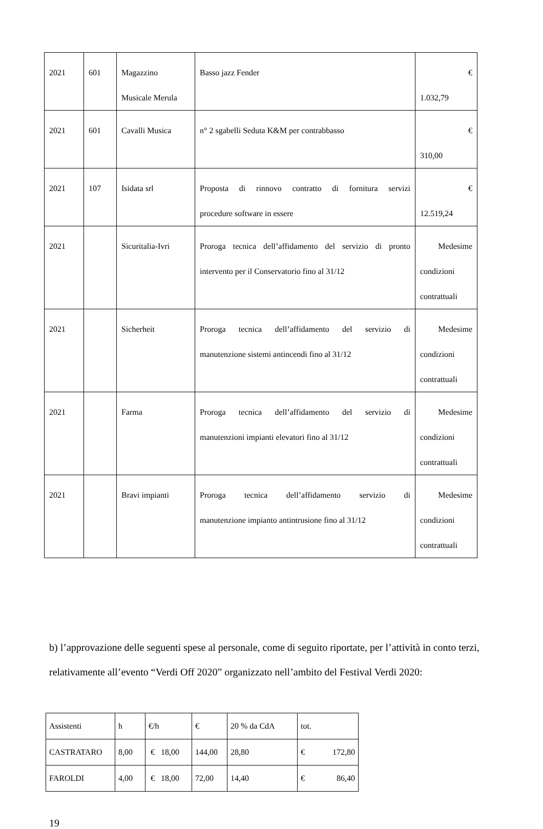| 2021 | 601 | Magazzino Musicale Merula | Basso jazz Fender | € 1.032,79 |
| 2021 | 601 | Cavalli Musica | n° 2 sgabelli Seduta K&M per contrabbasso | € 310,00 |
| 2021 | 107 | Isidata srl | Proposta di rinnovo contratto di fornitura servizi procedure software in essere | € 12.519,24 |
| 2021 | | Sicuritalia-Ivri | Proroga tecnica dell’affidamento del servizio di pronto intervento per il Conservatorio fino al 31/12 | Medesime condizioni contrattuali |
| 2021 | | Sicherheit | Proroga tecnica dell’affidamento del servizio di manutenzione sistemi antincendi fino al 31/12 | Medesime condizioni contrattuali |
| 2021 | | Farma | Proroga tecnica dell’affidamento del servizio di manutenzioni impianti elevatori fino al 31/12 | Medesime condizioni contrattuali |
| 2021 | | Bravi impianti | Proroga tecnica dell’affidamento servizio di manutenzione impianto antintrusione fino al 31/12 | Medesime condizioni contrattuali |
b) l’approvazione delle seguenti spese al personale, come di seguito riportate, per l’attività in conto terzi, relativamente all’evento “Verdi Off 2020” organizzato nell’ambito del Festival Verdi 2020:
| Assistenti | h | €/h | € | 20 % da CdA | tot. |
| CASTRATARO | 8,00 | € 18,00 | 144,00 | 28,80 | € 172,80 |
| FAROLDI | 4,00 | € 18,00 | 72,00 | 14,40 | € 86,40 |
19